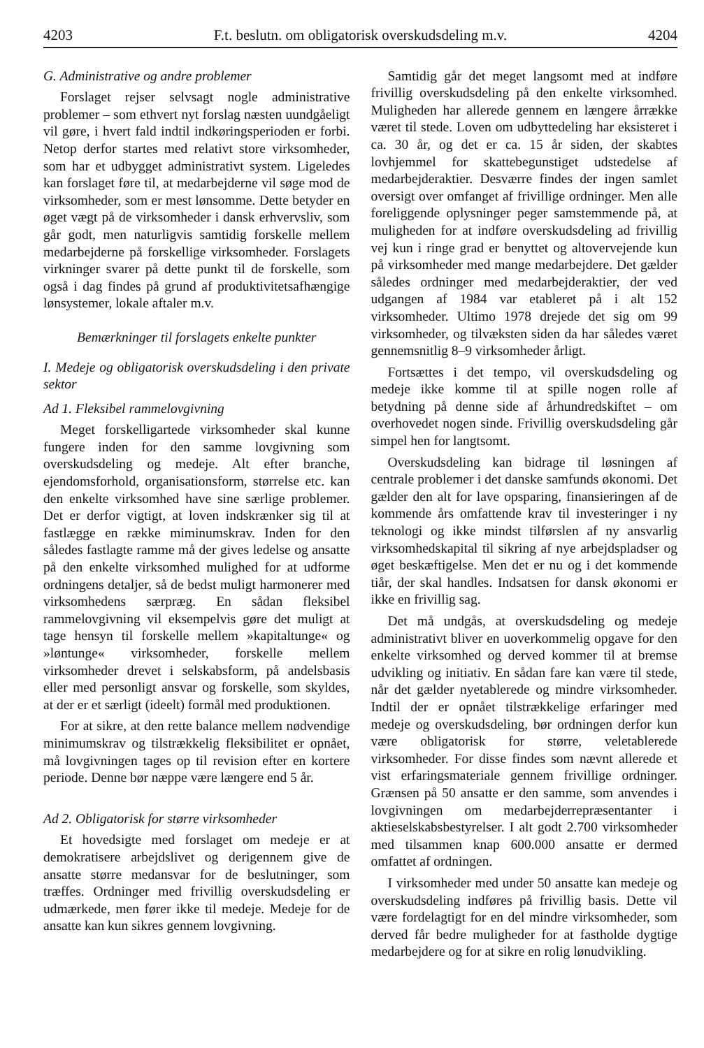4203 F.t. beslutn. om obligatorisk overskudsdeling m.v. 4204
G. Administrative og andre problemer
Forslaget rejser selvsagt nogle administrative problemer – som ethvert nyt forslag næsten uundgåeligt vil gøre, i hvert fald indtil indkøringsperioden er forbi. Netop derfor startes med relativt store virksomheder, som har et udbygget administrativt system. Ligeledes kan forslaget føre til, at medarbejderne vil søge mod de virksomheder, som er mest lønsomme. Dette betyder en øget vægt på de virksomheder i dansk erhvervsliv, som går godt, men naturligvis samtidig forskelle mellem medarbejderne på forskellige virksomheder. Forslagets virkninger svarer på dette punkt til de forskelle, som også i dag findes på grund af produktivitetsafhængige lønsystemer, lokale aftaler m.v.
Bemærkninger til forslagets enkelte punkter
I. Medeje og obligatorisk overskudsdeling i den private sektor
Ad 1. Fleksibel rammelovgivning
Meget forskelligartede virksomheder skal kunne fungere inden for den samme lovgivning som overskudsdeling og medeje. Alt efter branche, ejendomsforhold, organisationsform, størrelse etc. kan den enkelte virksomhed have sine særlige problemer. Det er derfor vigtigt, at loven indskrænker sig til at fastlægge en række miminumskrav. Inden for den således fastlagte ramme må der gives ledelse og ansatte på den enkelte virksomhed mulighed for at udforme ordningens detaljer, så de bedst muligt harmonerer med virksomhedens særpræg. En sådan fleksibel rammelovgivning vil eksempelvis gøre det muligt at tage hensyn til forskelle mellem »kapitaltunge« og »løntunge« virksomheder, forskelle mellem virksomheder drevet i selskabsform, på andelsbasis eller med personligt ansvar og forskelle, som skyldes, at der er et særligt (ideelt) formål med produktionen.
For at sikre, at den rette balance mellem nødvendige minimumskrav og tilstrækkelig fleksibilitet er opnået, må lovgivningen tages op til revision efter en kortere periode. Denne bør næppe være længere end 5 år.
Ad 2. Obligatorisk for større virksomheder
Et hovedsigte med forslaget om medeje er at demokratisere arbejdslivet og derigennem give de ansatte større medansvar for de beslutninger, som træffes. Ordninger med frivillig overskudsdeling er udmærkede, men fører ikke til medeje. Medeje for de ansatte kan kun sikres gennem lovgivning.
Samtidig går det meget langsomt med at indføre frivillig overskudsdeling på den enkelte virksomhed. Muligheden har allerede gennem en længere årrække været til stede. Loven om udbyttedeling har eksisteret i ca. 30 år, og det er ca. 15 år siden, der skabtes lovhjemmel for skattebegunstiget udstedelse af medarbejderaktier. Desværre findes der ingen samlet oversigt over omfanget af frivillige ordninger. Men alle foreliggende oplysninger peger samstemmende på, at muligheden for at indføre overskudsdeling ad frivillig vej kun i ringe grad er benyttet og altovervejende kun på virksomheder med mange medarbejdere. Det gælder således ordninger med medarbejderaktier, der ved udgangen af 1984 var etableret på i alt 152 virksomheder. Ultimo 1978 drejede det sig om 99 virksomheder, og tilvæksten siden da har således været gennemsnitlig 8–9 virksomheder årligt.
Fortsættes i det tempo, vil overskudsdeling og medeje ikke komme til at spille nogen rolle af betydning på denne side af århundredskiftet – om overhovedet nogen sinde. Frivillig overskudsdeling går simpel hen for langtsomt.
Overskudsdeling kan bidrage til løsningen af centrale problemer i det danske samfunds økonomi. Det gælder den alt for lave opsparing, finansieringen af de kommende års omfattende krav til investeringer i ny teknologi og ikke mindst tilførslen af ny ansvarlig virksomhedskapital til sikring af nye arbejdspladser og øget beskæftigelse. Men det er nu og i det kommende tiår, der skal handles. Indsatsen for dansk økonomi er ikke en frivillig sag.
Det må undgås, at overskudsdeling og medeje administrativt bliver en uoverkommelig opgave for den enkelte virksomhed og derved kommer til at bremse udvikling og initiativ. En sådan fare kan være til stede, når det gælder nyetablerede og mindre virksomheder. Indtil der er opnået tilstrækkelige erfaringer med medeje og overskudsdeling, bør ordningen derfor kun være obligatorisk for større, veletablerede virksomheder. For disse findes som nævnt allerede et vist erfaringsmateriale gennem frivillige ordninger. Grænsen på 50 ansatte er den samme, som anvendes i lovgivningen om medarbejderrepræsentanter i aktieselskabsbestyrelser. I alt godt 2.700 virksomheder med tilsammen knap 600.000 ansatte er dermed omfattet af ordningen.
I virksomheder med under 50 ansatte kan medeje og overskudsdeling indføres på frivillig basis. Dette vil være fordelagtigt for en del mindre virksomheder, som derved får bedre muligheder for at fastholde dygtige medarbejdere og for at sikre en rolig lønudvikling.